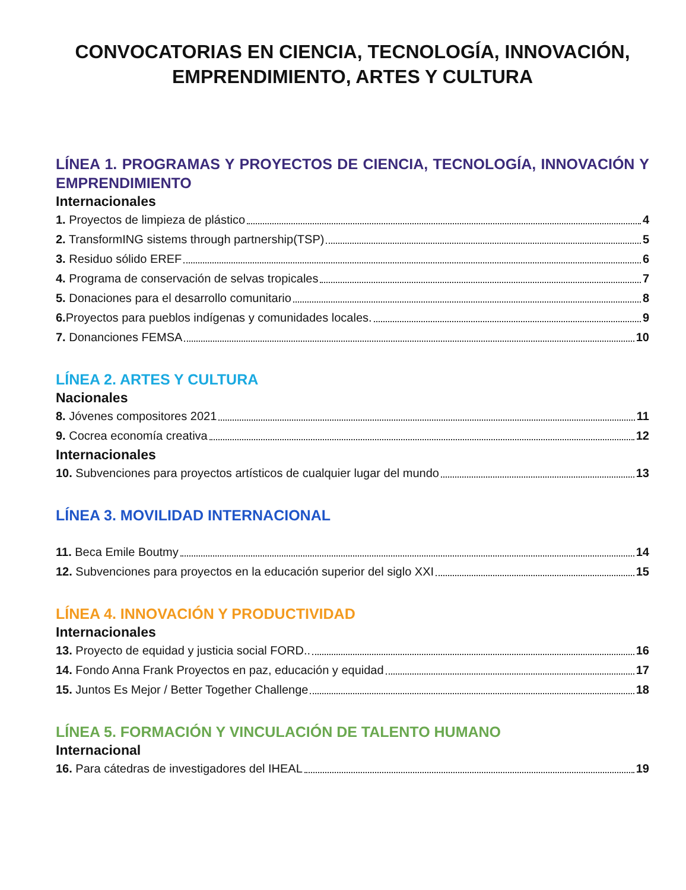CONVOCATORIAS EN CIENCIA, TECNOLOGÍA, INNOVACIÓN,
EMPRENDIMIENTO, ARTES Y CULTURA
LÍNEA 1. PROGRAMAS Y PROYECTOS DE CIENCIA, TECNOLOGÍA, INNOVACIÓN Y EMPRENDIMIENTO
Internacionales
1. Proyectos de limpieza de plástico 4
2. TransformING sistems through partnership(TSP) 5
3. Residuo sólido EREF 6
4. Programa de conservación de selvas tropicales 7
5. Donaciones para el desarrollo comunitario 8
6. Proyectos para pueblos indígenas y comunidades locales. 9
7. Donanciones FEMSA 10
LÍNEA 2. ARTES Y CULTURA
Nacionales
8. Jóvenes compositores 2021 11
9. Cocrea economía creativa 12
Internacionales
10. Subvenciones para proyectos artísticos de cualquier lugar del mundo 13
LÍNEA 3. MOVILIDAD INTERNACIONAL
11. Beca Emile Boutmy 14
12. Subvenciones para proyectos en la educación superior del siglo XXI 15
LÍNEA 4. INNOVACIÓN Y PRODUCTIVIDAD
Internacionales
13. Proyecto de equidad y justicia social FORD.. 16
14. Fondo Anna Frank Proyectos en paz, educación y equidad 17
15. Juntos Es Mejor / Better Together Challenge 18
LÍNEA 5. FORMACIÓN Y VINCULACIÓN DE TALENTO HUMANO
Internacional
16. Para cátedras de investigadores del IHEAL 19